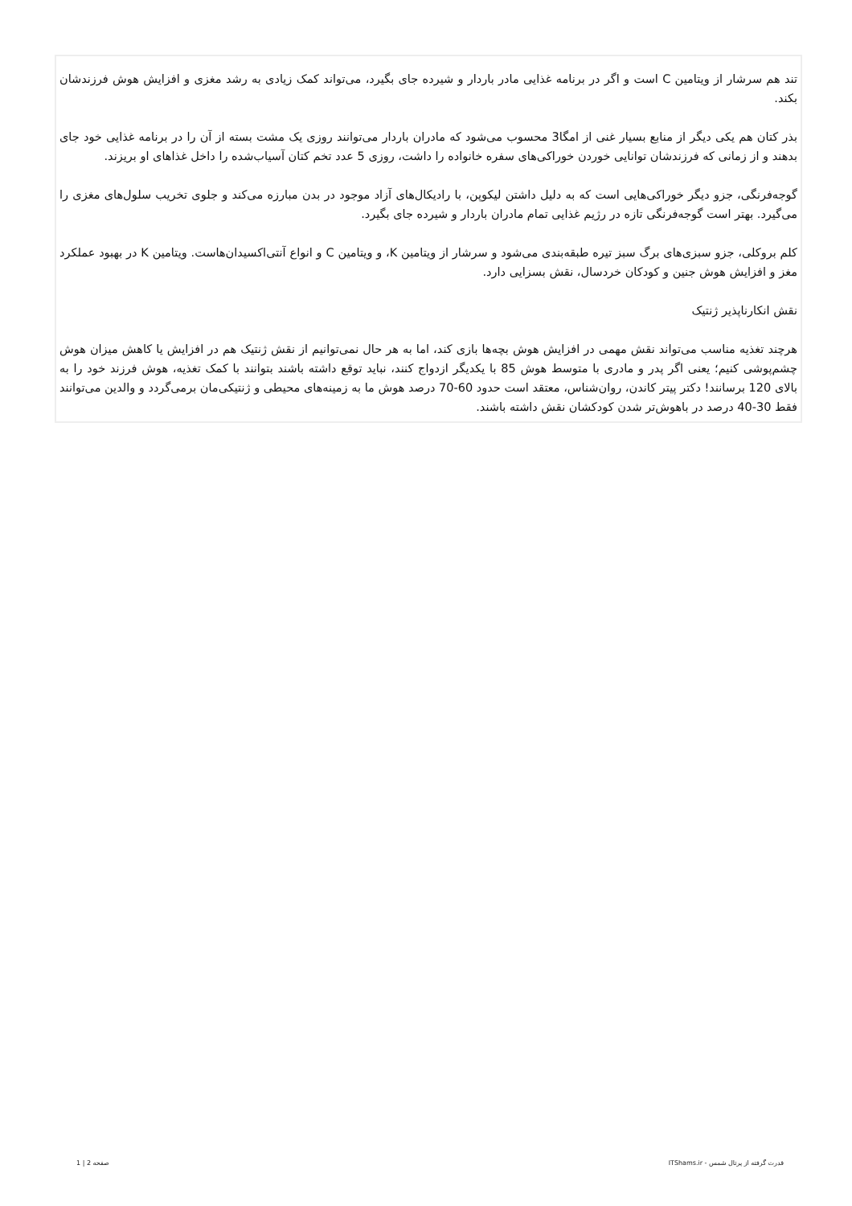تند هم سرشار از ویتامین C است و اگر در برنامه غذایی مادر باردار و شیرده جای بگیرد، می‌تواند کمک زیادی به رشد مغزی و افزایش هوش فرزندشان بکند.
بذر کتان هم یکی دیگر از منابع بسیار غنی از امگا3 محسوب می‌شود که مادران باردار می‌توانند روزی یک مشت بسته از آن را در برنامه غذایی خود جای بدهند و از زمانی که فرزندشان توانایی خوردن خوراکی‌های سفره خانواده را داشت، روزی 5 عدد تخم کتان آسیاب‌شده را داخل غذاهای او بریزند.
گوجه‌فرنگی، جزو دیگر خوراکی‌هایی است که به دلیل داشتن لیکوپن، با رادیکال‌های آزاد موجود در بدن مبارزه می‌کند و جلوی تخریب سلول‌های مغزی را می‌گیرد. بهتر است گوجه‌فرنگی تازه در رژیم غذایی تمام مادران باردار و شیرده جای بگیرد.
کلم بروکلی، جزو سبزی‌های برگ سبز تیره طبقه‌بندی می‌شود و سرشار از ویتامین K، و ویتامین C و انواع آنتی‌اکسیدان‌هاست. ویتامین K در بهبود عملکرد مغز و افزایش هوش جنین و کودکان خردسال، نقش بسزایی دارد.
نقش انکارناپذیر ژنتیک
هرچند تغذیه مناسب می‌تواند نقش مهمی در افزایش هوش بچه‌ها بازی کند، اما به هر حال نمی‌توانیم از نقش ژنتیک هم در افزایش یا کاهش میزان هوش چشم‌پوشی کنیم؛ یعنی اگر پدر و مادری با متوسط هوش 85 با یکدیگر ازدواج کنند، نباید توقع داشته باشند بتوانند با کمک تغذیه، هوش فرزند خود را به بالای 120 برسانند! دکتر پیتر کاندن، روان‌شناس، معتقد است حدود 60-70 درصد هوش ما به زمینه‌های محیطی و ژنتیکی‌مان برمی‌گردد و والدین می‌توانند فقط 30-40 درصد در باهوش‌تر شدن کودکشان نقش داشته باشند.
قدرت گرفته از پرتال شمس - ITShams.ir صفحه 2 | 1